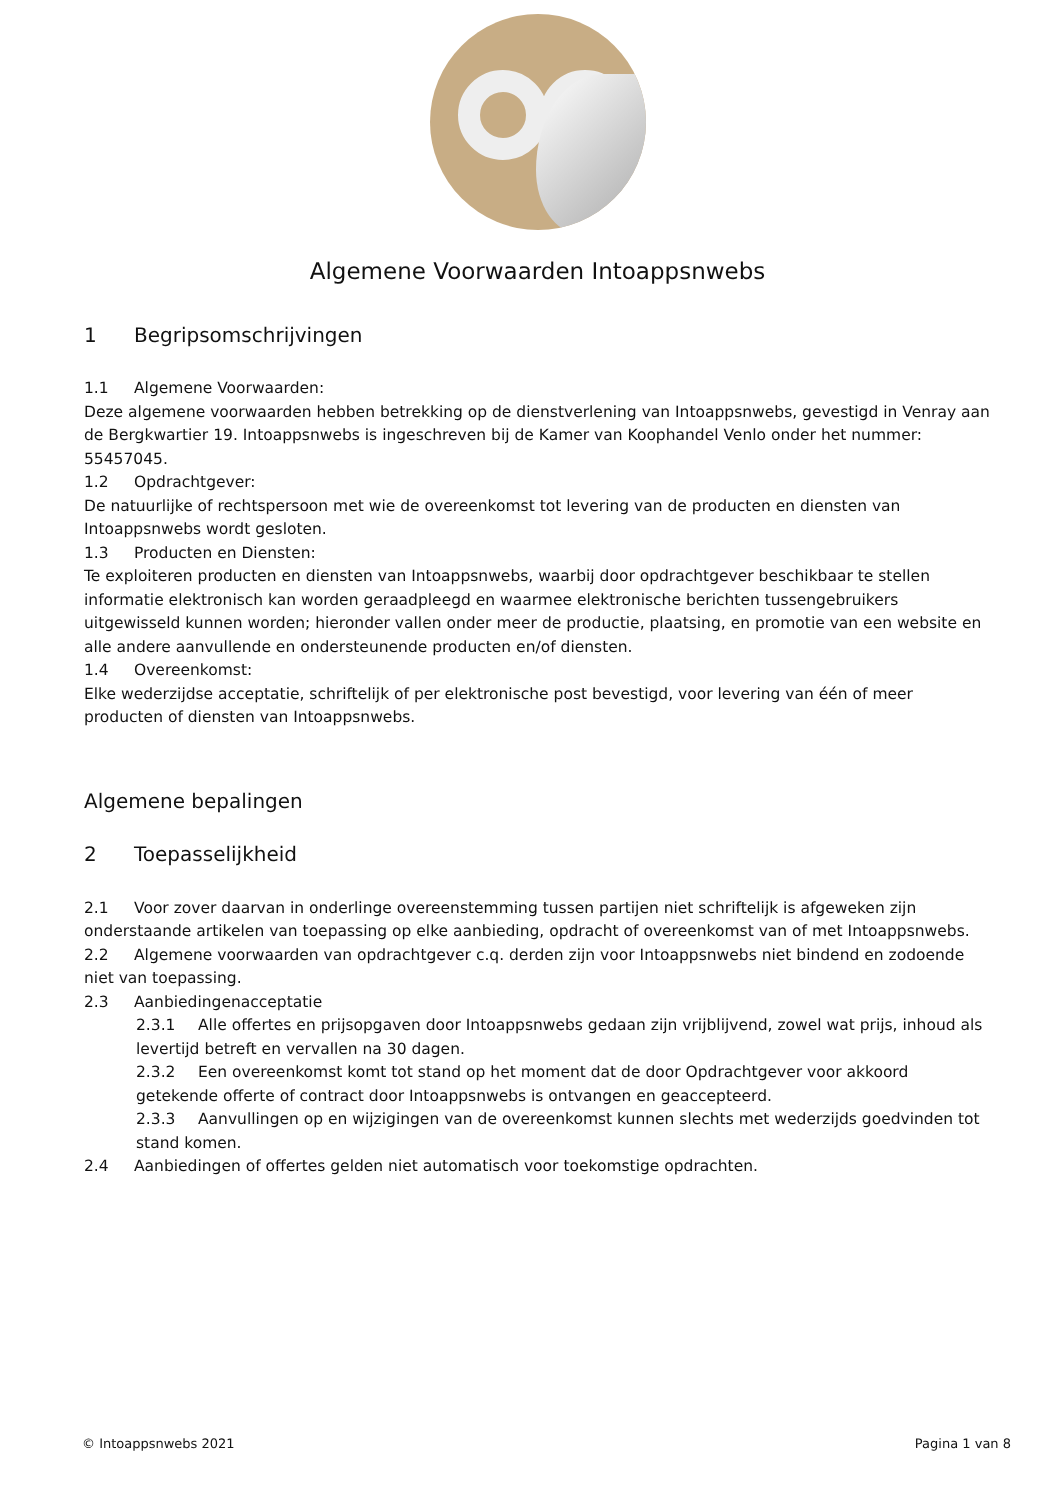Algemene Voorwaarden Intoappsnwebs
1 Begripsomschrijvingen
1.1 Algemene Voorwaarden:
Deze algemene voorwaarden hebben betrekking op de dienstverlening van Intoappsnwebs, gevestigd in Venray aan de Bergkwartier 19. Intoappsnwebs is ingeschreven bij de Kamer van Koophandel Venlo onder het nummer: 55457045.
1.2 Opdrachtgever:
De natuurlijke of rechtspersoon met wie de overeenkomst tot levering van de producten en diensten van Intoappsnwebs wordt gesloten.
1.3 Producten en Diensten:
Te exploiteren producten en diensten van Intoappsnwebs, waarbij door opdrachtgever beschikbaar te stellen informatie elektronisch kan worden geraadpleegd en waarmee elektronische berichten tussengebruikers uitgewisseld kunnen worden; hieronder vallen onder meer de productie, plaatsing, en promotie van een website en alle andere aanvullende en ondersteunende producten en/of diensten.
1.4 Overeenkomst:
Elke wederzijdse acceptatie, schriftelijk of per elektronische post bevestigd, voor levering van één of meer producten of diensten van Intoappsnwebs.
Algemene bepalingen
2 Toepasselijkheid
2.1 Voor zover daarvan in onderlinge overeenstemming tussen partijen niet schriftelijk is afgeweken zijn onderstaande artikelen van toepassing op elke aanbieding, opdracht of overeenkomst van of met Intoappsnwebs.
2.2 Algemene voorwaarden van opdrachtgever c.q. derden zijn voor Intoappsnwebs niet bindend en zodoende niet van toepassing.
2.3 Aanbiedingenacceptatie
2.3.1 Alle offertes en prijsopgaven door Intoappsnwebs gedaan zijn vrijblijvend, zowel wat prijs, inhoud als levertijd betreft en vervallen na 30 dagen.
2.3.2 Een overeenkomst komt tot stand op het moment dat de door Opdrachtgever voor akkoord getekende offerte of contract door Intoappsnwebs is ontvangen en geaccepteerd.
2.3.3 Aanvullingen op en wijzigingen van de overeenkomst kunnen slechts met wederzijds goedvinden tot stand komen.
2.4 Aanbiedingen of offertes gelden niet automatisch voor toekomstige opdrachten.
© Intoappsnwebs 2021 Pagina 1 van 8